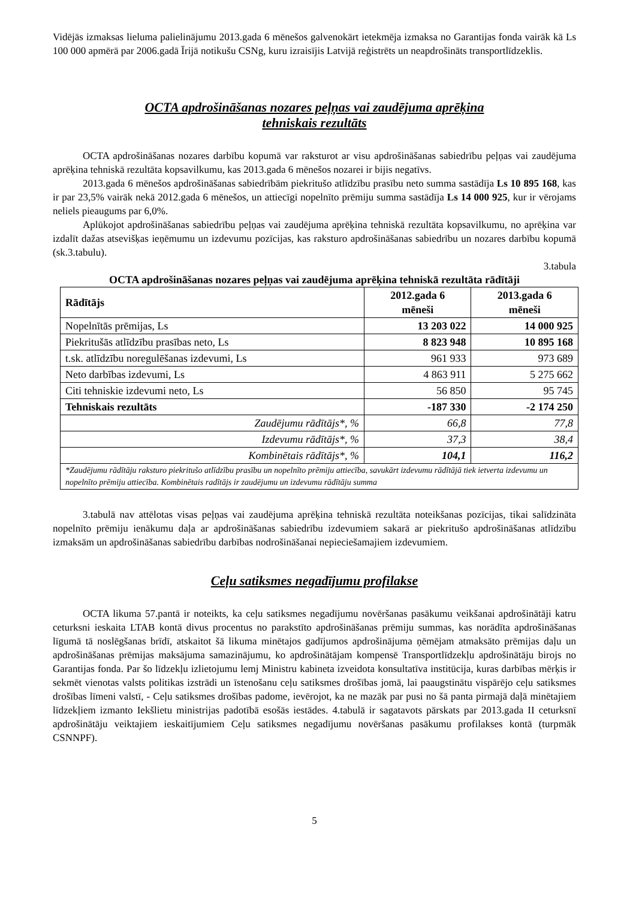Vidējās izmaksas lieluma palielinājumu 2013.gada 6 mēnešos galvenokārt ietekmēja izmaksa no Garantijas fonda vairāk kā Ls 100 000 apmērā par 2006.gadā Īrijā notikušu CSNg, kuru izraisījis Latvijā reģistrēts un neapdrošināts transportlīdzeklis.
OCTA apdrošināšanas nozares peļņas vai zaudējuma aprēķina
tehniskais rezultāts
OCTA apdrošināšanas nozares darbību kopumā var raksturot ar visu apdrošināšanas sabiedrību peļņas vai zaudējuma aprēķina tehniskā rezultāta kopsavilkumu, kas 2013.gada 6 mēnešos nozarei ir bijis negatīvs.
2013.gada 6 mēnešos apdrošināšanas sabiedrībām piekritušo atlīdzību prasību neto summa sastādīja Ls 10 895 168, kas ir par 23,5% vairāk nekā 2012.gada 6 mēnešos, un attiecīgi nopelnīto prēmiju summa sastādīja Ls 14 000 925, kur ir vērojams neliels pieaugums par 6,0%.
Aplūkojot apdrošināšanas sabiedrību peļņas vai zaudējuma aprēķina tehniskā rezultāta kopsavilkumu, no aprēķina var izdalīt dažas atsevišķas ieņēmumu un izdevumu pozīcijas, kas raksturo apdrošināšanas sabiedrību un nozares darbību kopumā (sk.3.tabulu).
3.tabula
OCTA apdrošināšanas nozares peļņas vai zaudējuma aprēķina tehniskā rezultāta rādītāji
| Rādītājs | 2012.gada 6 mēneši | 2013.gada 6 mēneši |
| --- | --- | --- |
| Nopelnītās prēmijas, Ls | 13 203 022 | 14 000 925 |
| Piekritušās atlīdzību prasības neto, Ls | 8 823 948 | 10 895 168 |
| t.sk. atlīdzību noregulēšanas izdevumi, Ls | 961 933 | 973 689 |
| Neto darbības izdevumi, Ls | 4 863 911 | 5 275 662 |
| Citi tehniskie izdevumi neto, Ls | 56 850 | 95 745 |
| Tehniskais rezultāts | -187 330 | -2 174 250 |
| Zaudējumu rādītājs*, % | 66,8 | 77,8 |
| Izdevumu rādītājs*, % | 37,3 | 38,4 |
| Kombinētais rādītājs*, % | 104,1 | 116,2 |
| *Zaudējumu rādītāju raksturo piekritušo atlīdzību prasību un nopelnīto prēmiju attiecība, savukārt izdevumu rādītājā tiek ietverta izdevumu un nopelnīto prēmiju attiecība. Kombinētais radītājs ir zaudējumu un izdevumu rādītāju summa | | |
3.tabulā nav attēlotas visas peļņas vai zaudējuma aprēķina tehniskā rezultāta noteikšanas pozīcijas, tikai salīdzināta nopelnīto prēmiju ienākumu daļa ar apdrošināšanas sabiedrību izdevumiem sakarā ar piekritušo apdrošināšanas atlīdzību izmaksām un apdrošināšanas sabiedrību darbības nodrošināšanai nepieciešamajiem izdevumiem.
Ceļu satiksmes negadījumu profilakse
OCTA likuma 57.pantā ir noteikts, ka ceļu satiksmes negadījumu novēršanas pasākumu veikšanai apdrošinātāji katru ceturksni ieskaita LTAB kontā divus procentus no parakstīto apdrošināšanas prēmiju summas, kas norādīta apdrošināšanas līgumā tā noslēgšanas brīdī, atskaitot šā likuma minētajos gadījumos apdrošinājuma ņēmējam atmaksāto prēmijas daļu un apdrošināšanas prēmijas maksājuma samazinājumu, ko apdrošinātājam kompensē Transportlīdzekļu apdrošinātāju birojs no Garantijas fonda. Par šo līdzekļu izlietojumu lemj Ministru kabineta izveidota konsultatīva institūcija, kuras darbības mērķis ir sekmēt vienotas valsts politikas izstrādi un īstenošanu ceļu satiksmes drošības jomā, lai paaugstinātu vispārējo ceļu satiksmes drošības līmeni valstī, - Ceļu satiksmes drošības padome, ievērojot, ka ne mazāk par pusi no šā panta pirmajā daļā minētajiem līdzekļiem izmanto Iekšlietu ministrijas padotībā esošās iestādes. 4.tabulā ir sagatavots pārskats par 2013.gada II ceturksnī apdrošinātāju veiktajiem ieskaitījumiem Ceļu satiksmes negadījumu novēršanas pasākumu profilakses kontā (turpmāk CSNNPF).
5